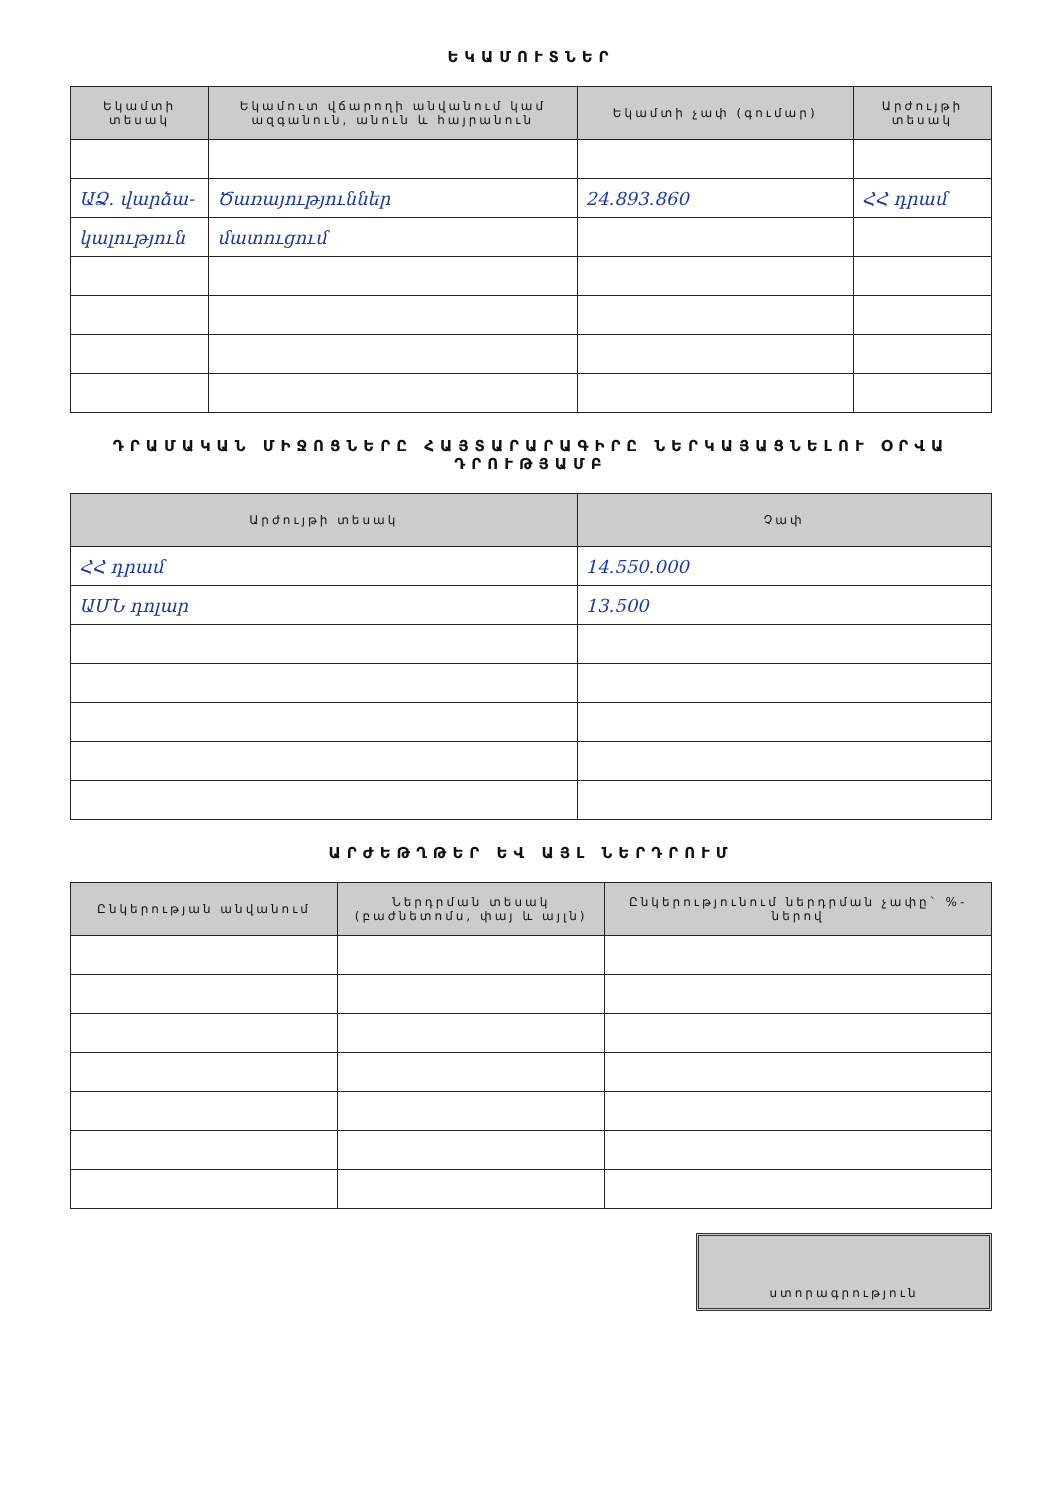ԵԿԱՄՈՒՏՆԵՐ
| Եկամտի տեսակ | Եկամուտ վճարողի անվանում կամ ազգանուն, անուն և հայրանուն | Եկամտի չափ (գումար) | Արժույթի տեսակ |
| --- | --- | --- | --- |
| ԱՁ. վարձա- | Ծառայություններ | 24.893.860 | ՀՀ դրամ |
| կալություն | մատուցում | | |
ԴՐԱՄԱԿԱՆ ՄԻՋՈՑՆԵՐԸ ՀԱՅՏԱՐԱՐԱԳԻՐԸ ՆԵՐԿԱՅԱՑՆԵԼՈՒ ՕՐՎԱ ԴՐՈՒԹՅԱՄԲ
| Արժույթի տեսակ | Չափ |
| --- | --- |
| ՀՀ դրամ | 14.550.000 |
| ԱՄՆ դոլար | 13.500 |
ԱՐԺԵԹՂԹԵՐ ԵՎ ԱՅԼ ՆԵՐԴՐՈՒՄ
| Ընկերության անվանում | Ներդրման տեսակ (բաժնետոմս, փայ և այլն) | Ընկերությունում ներդրման չափը` %-ներով |
| --- | --- | --- |
ստորագրություն